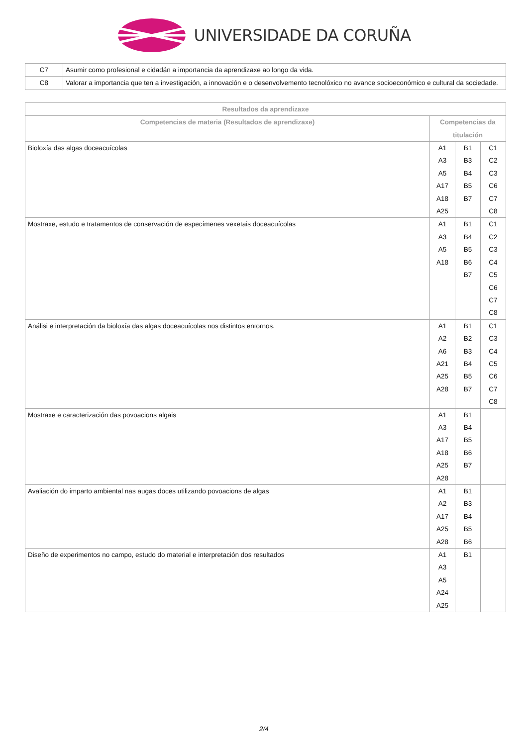UNIVERSIDADE DA CORUÑA
| C7 | Asumir como profesional e cidadán a importancia da aprendizaxe ao longo da vida. |
| C8 | Valorar a importancia que ten a investigación, a innovación e o desenvolvemento tecnolóxico no avance socioeconómico e cultural da sociedade. |
| Resultados da aprendizaxe | | | |
| --- | --- | --- | --- |
| Competencias de materia (Resultados de aprendizaxe) | Competencias da titulación | | |
| Bioloxía das algas doceacuícolas | A1 A3 A5 A17 A18 A25 | B1 B3 B4 B5 B7 | C1 C2 C3 C6 C7 C8 |
| Mostraxe, estudo e tratamentos de conservación de especímenes vexetais doceacuícolas | A1 A3 A5 A18 | B1 B4 B5 B6 B7 | C1 C2 C3 C4 C5 C6 C7 C8 |
| Análisi e interpretación da bioloxía das algas doceacuícolas nos distintos entornos. | A1 A2 A6 A21 A25 A28 | B1 B2 B3 B4 B5 B7 | C1 C3 C4 C5 C6 C7 C8 |
| Mostraxe e caracterización das povoacions algais | A1 A3 A17 A18 A25 A28 | B1 B4 B5 B6 B7 | |
| Avaliación do imparto ambiental nas augas doces utilizando povoacions de algas | A1 A2 A17 A25 A28 | B1 B3 B4 B5 B6 | |
| Diseño de experimentos no campo, estudo do material e interpretación dos resultados | A1 A3 A5 A24 A25 | B1 | |
2/4